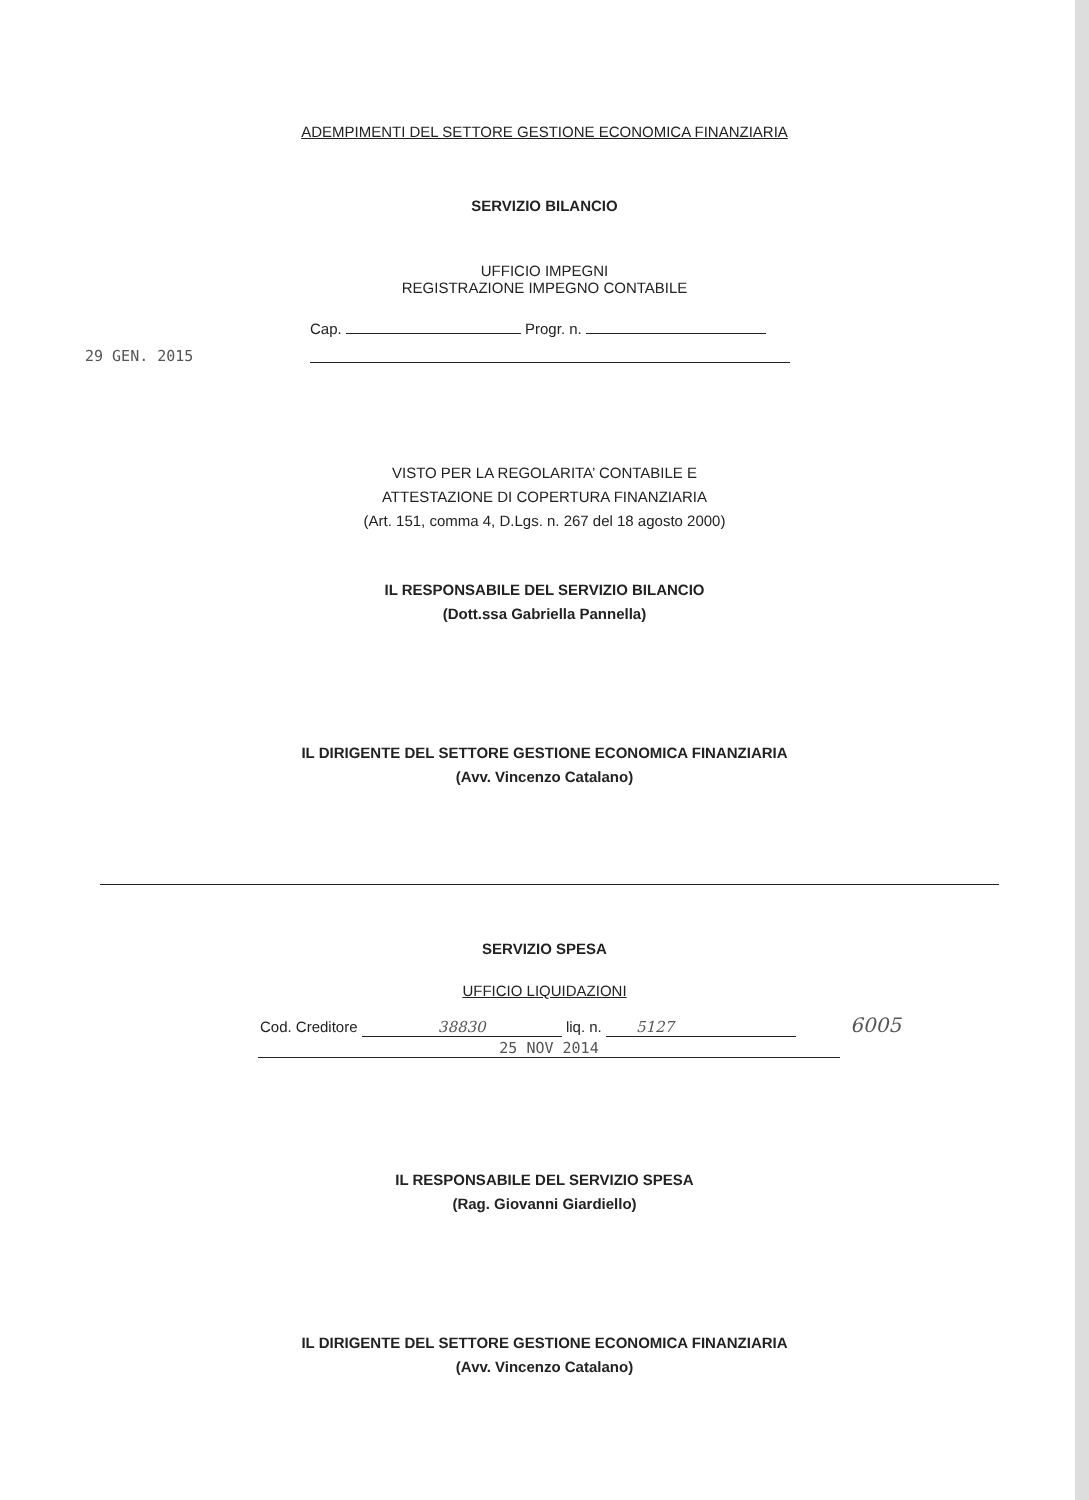ADEMPIMENTI DEL SETTORE GESTIONE ECONOMICA FINANZIARIA
SERVIZIO BILANCIO
29 GEN. 2015
UFFICIO IMPEGNI
REGISTRAZIONE IMPEGNO CONTABILE
Cap. Progr. n.
VISTO PER LA REGOLARITA’ CONTABILE E
ATTESTAZIONE DI COPERTURA FINANZIARIA
(Art. 151, comma 4, D.Lgs. n. 267 del 18 agosto 2000)
IL RESPONSABILE DEL SERVIZIO BILANCIO
(Dott.ssa Gabriella Pannella)
IL DIRIGENTE DEL SETTORE GESTIONE ECONOMICA FINANZIARIA
(Avv. Vincenzo Catalano)
SERVIZIO SPESA
UFFICIO LIQUIDAZIONI
Cod. Creditore 38830 liq. n. 5127 6005
25 NOV 2014
IL RESPONSABILE DEL SERVIZIO SPESA
(Rag. Giovanni Giardiello)
IL DIRIGENTE DEL SETTORE GESTIONE ECONOMICA FINANZIARIA
(Avv. Vincenzo Catalano)